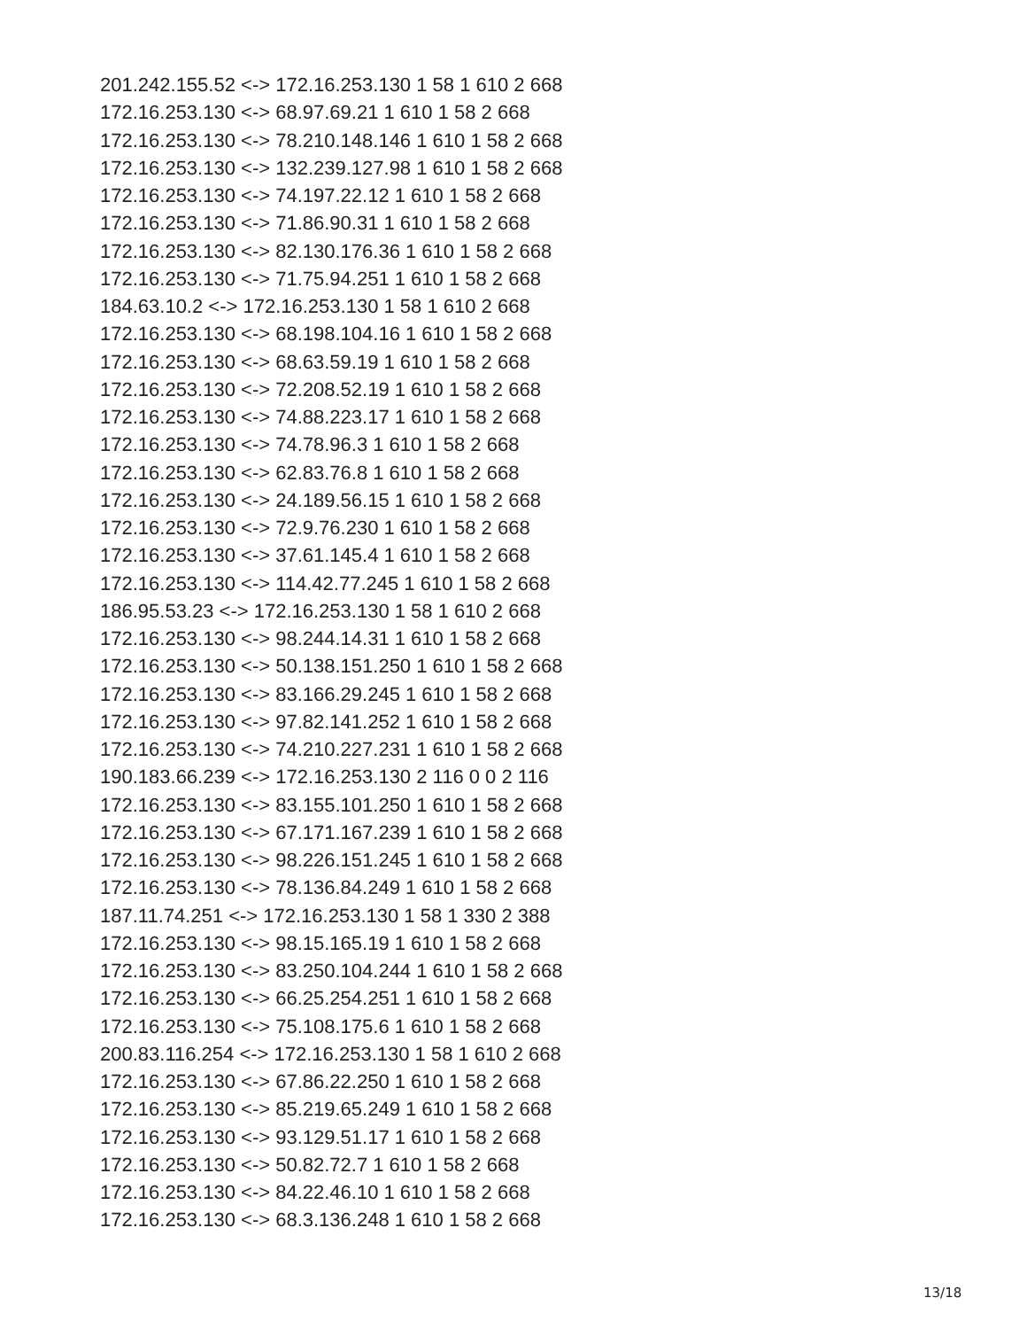201.242.155.52 <-> 172.16.253.130 1 58 1 610 2 668
172.16.253.130 <-> 68.97.69.21 1 610 1 58 2 668
172.16.253.130 <-> 78.210.148.146 1 610 1 58 2 668
172.16.253.130 <-> 132.239.127.98 1 610 1 58 2 668
172.16.253.130 <-> 74.197.22.12 1 610 1 58 2 668
172.16.253.130 <-> 71.86.90.31 1 610 1 58 2 668
172.16.253.130 <-> 82.130.176.36 1 610 1 58 2 668
172.16.253.130 <-> 71.75.94.251 1 610 1 58 2 668
184.63.10.2 <-> 172.16.253.130 1 58 1 610 2 668
172.16.253.130 <-> 68.198.104.16 1 610 1 58 2 668
172.16.253.130 <-> 68.63.59.19 1 610 1 58 2 668
172.16.253.130 <-> 72.208.52.19 1 610 1 58 2 668
172.16.253.130 <-> 74.88.223.17 1 610 1 58 2 668
172.16.253.130 <-> 74.78.96.3 1 610 1 58 2 668
172.16.253.130 <-> 62.83.76.8 1 610 1 58 2 668
172.16.253.130 <-> 24.189.56.15 1 610 1 58 2 668
172.16.253.130 <-> 72.9.76.230 1 610 1 58 2 668
172.16.253.130 <-> 37.61.145.4 1 610 1 58 2 668
172.16.253.130 <-> 114.42.77.245 1 610 1 58 2 668
186.95.53.23 <-> 172.16.253.130 1 58 1 610 2 668
172.16.253.130 <-> 98.244.14.31 1 610 1 58 2 668
172.16.253.130 <-> 50.138.151.250 1 610 1 58 2 668
172.16.253.130 <-> 83.166.29.245 1 610 1 58 2 668
172.16.253.130 <-> 97.82.141.252 1 610 1 58 2 668
172.16.253.130 <-> 74.210.227.231 1 610 1 58 2 668
190.183.66.239 <-> 172.16.253.130 2 116 0 0 2 116
172.16.253.130 <-> 83.155.101.250 1 610 1 58 2 668
172.16.253.130 <-> 67.171.167.239 1 610 1 58 2 668
172.16.253.130 <-> 98.226.151.245 1 610 1 58 2 668
172.16.253.130 <-> 78.136.84.249 1 610 1 58 2 668
187.11.74.251 <-> 172.16.253.130 1 58 1 330 2 388
172.16.253.130 <-> 98.15.165.19 1 610 1 58 2 668
172.16.253.130 <-> 83.250.104.244 1 610 1 58 2 668
172.16.253.130 <-> 66.25.254.251 1 610 1 58 2 668
172.16.253.130 <-> 75.108.175.6 1 610 1 58 2 668
200.83.116.254 <-> 172.16.253.130 1 58 1 610 2 668
172.16.253.130 <-> 67.86.22.250 1 610 1 58 2 668
172.16.253.130 <-> 85.219.65.249 1 610 1 58 2 668
172.16.253.130 <-> 93.129.51.17 1 610 1 58 2 668
172.16.253.130 <-> 50.82.72.7 1 610 1 58 2 668
172.16.253.130 <-> 84.22.46.10 1 610 1 58 2 668
172.16.253.130 <-> 68.3.136.248 1 610 1 58 2 668
13/18